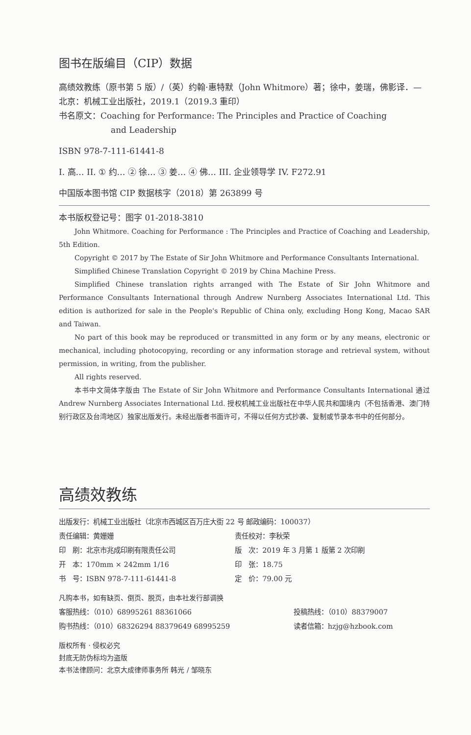图书在版编目（CIP）数据
高绩效教练（原书第 5 版）/（英）约翰·惠特默（John Whitmore）著；徐中，姜瑞，佛影译．—北京：机械工业出版社，2019.1（2019.3 重印）
书名原文：Coaching for Performance: The Principles and Practice of Coaching
and Leadership
ISBN 978-7-111-61441-8
I. 高… II. ① 约… ② 徐… ③ 姜… ④ 佛… III. 企业领导学 IV. F272.91
中国版本图书馆 CIP 数据核字（2018）第 263899 号
本书版权登记号：图字 01-2018-3810
John Whitmore. Coaching for Performance : The Principles and Practice of Coaching and Leadership, 5th Edition.
Copyright © 2017 by The Estate of Sir John Whitmore and Performance Consultants International.
Simplified Chinese Translation Copyright © 2019 by China Machine Press.
Simplified Chinese translation rights arranged with The Estate of Sir John Whitmore and Performance Consultants International through Andrew Nurnberg Associates International Ltd. This edition is authorized for sale in the People's Republic of China only, excluding Hong Kong, Macao SAR and Taiwan.
No part of this book may be reproduced or transmitted in any form or by any means, electronic or mechanical, including photocopying, recording or any information storage and retrieval system, without permission, in writing, from the publisher.
All rights reserved.
本书中文简体字版由 The Estate of Sir John Whitmore and Performance Consultants International 通过 Andrew Nurnberg Associates International Ltd. 授权机械工业出版社在中华人民共和国境内（不包括香港、澳门特别行政区及台湾地区）独家出版发行。未经出版者书面许可，不得以任何方式抄袭、复制或节录本书中的任何部分。
高绩效教练
| 出版发行：机械工业出版社（北京市西城区百万庄大街 22 号 邮政编码：100037） | |
| 责任编辑：黄姗姗 | 责任校对：李秋荣 |
| 印 刷：北京市兆成印刷有限责任公司 | 版 次：2019 年 3 月第 1 版第 2 次印刷 |
| 开 本：170mm × 242mm 1/16 | 印 张：18.75 |
| 书 号：ISBN 978-7-111-61441-8 | 定 价：79.00 元 |
凡购本书，如有缺页、倒页、脱页，由本社发行部调换
| 客服热线：（010）68995261 88361066 | 投稿热线：（010）88379007 |
| 购书热线：（010）68326294 88379649 68995259 | 读者信箱：hzjg@hzbook.com |
版权所有 · 侵权必究
封底无防伪标均为盗版
本书法律顾问：北京大成律师事务所 韩光 / 邹晓东